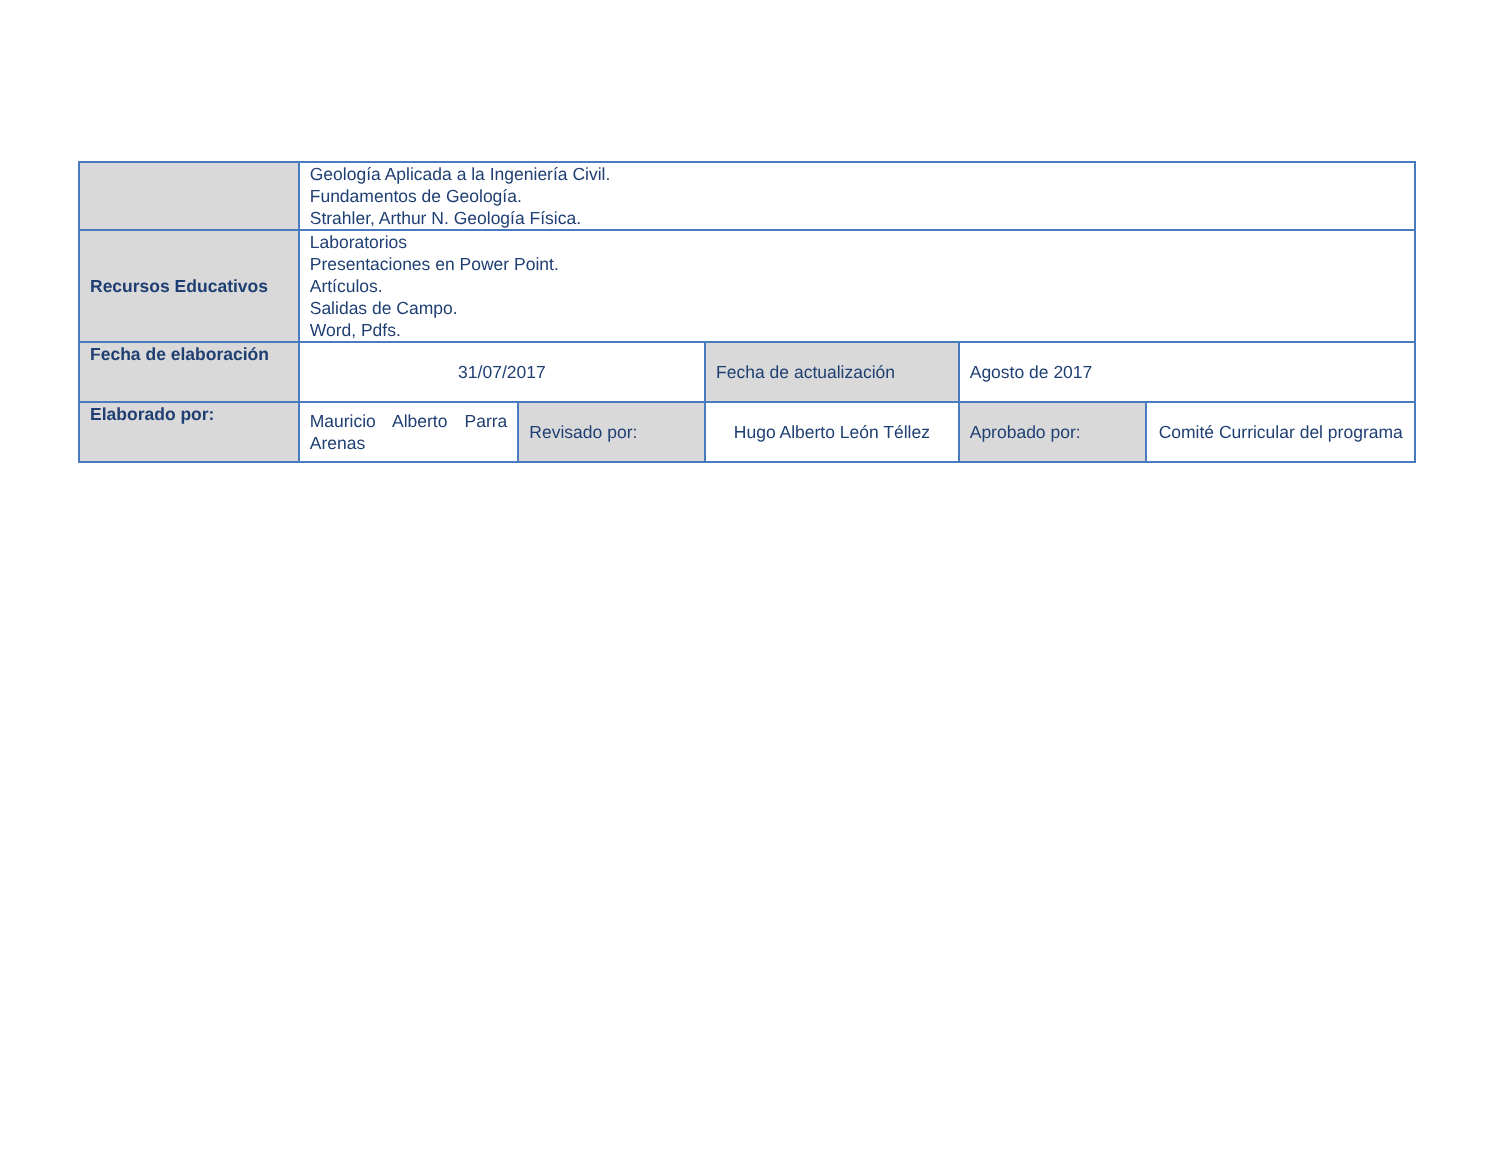| | Geología Aplicada a la Ingeniería Civil. Fundamentos de Geología. Strahler, Arthur N. Geología Física. | | | | |
| Recursos Educativos | Laboratorios Presentaciones en Power Point. Artículos. Salidas de Campo. Word, Pdfs. | | | | |
| Fecha de elaboración | 31/07/2017 | | Fecha de actualización | Agosto de 2017 | |
| Elaborado por: | Mauricio Alberto Parra Arenas | Revisado por: | Hugo Alberto León Téllez | Aprobado por: | Comité Curricular del programa |